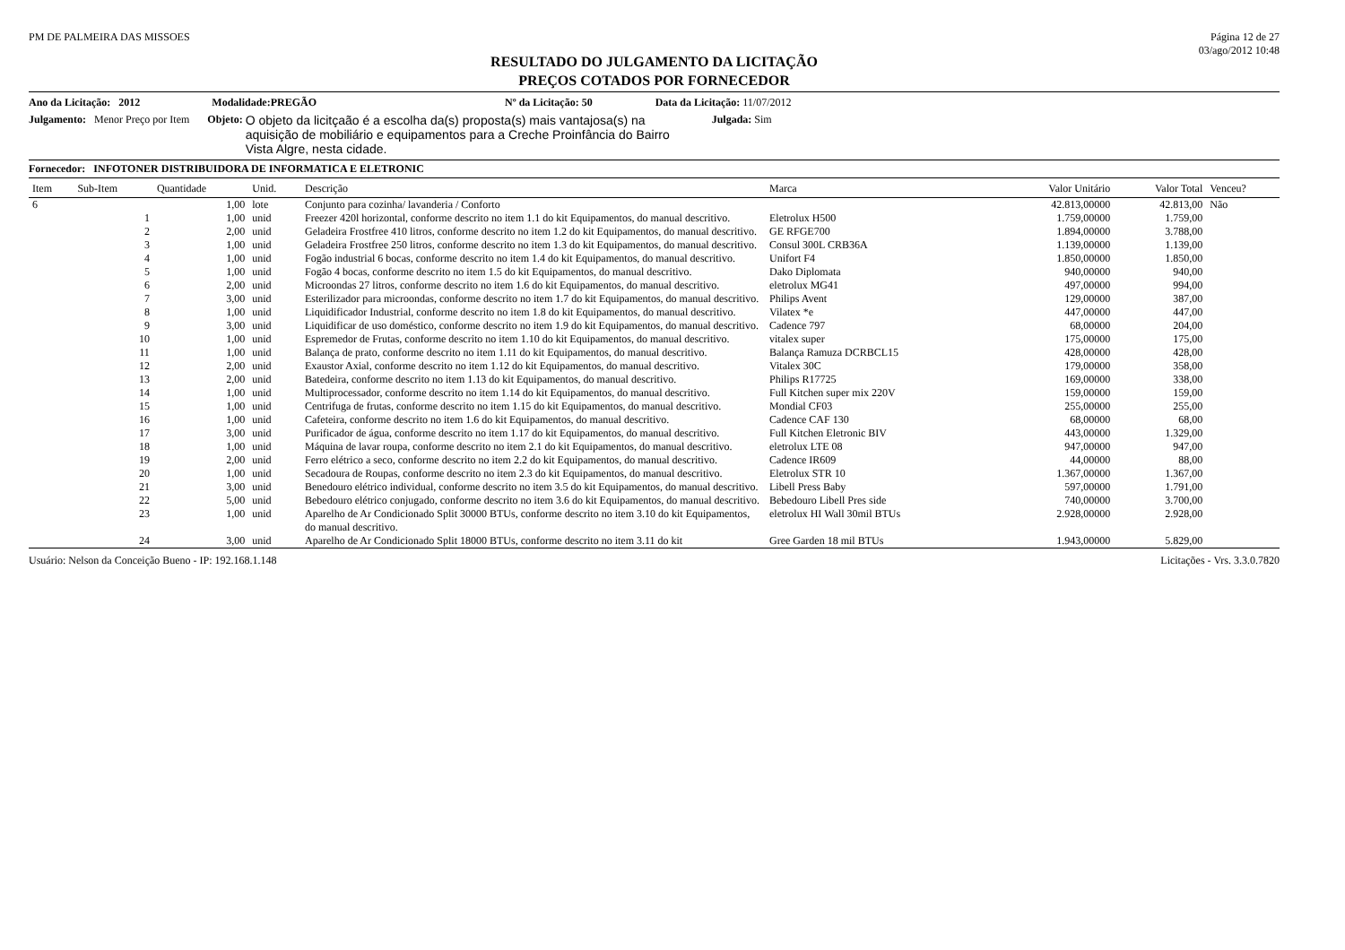PM DE PALMEIRA DAS MISSOES Página 12 de 27
03/ago/2012 10:48
RESULTADO DO JULGAMENTO DA LICITAÇÃO
PREÇOS COTADOS POR FORNECEDOR
Ano da Licitação: 2012 Modalidade:PREGÃO Nº da Licitação: 50 Data da Licitação: 11/07/2012
Julgamento: Menor Preço por Item Objeto: O objeto da licitçaão é a escolha da(s) proposta(s) mais vantajosa(s) na aquisição de mobiliário e equipamentos para a Creche Proinfância do Bairro Vista Algre, nesta cidade. Julgada: Sim
Fornecedor: INFOTONER DISTRIBUIDORA DE INFORMATICA E ELETRONIC
| Item | Sub-Item | Quantidade | Unid. | Descrição | Marca | Valor Unitário | Valor Total | Venceu? |
| --- | --- | --- | --- | --- | --- | --- | --- | --- |
| 6 | | 1,00 | lote | Conjunto para cozinha/ lavanderia / Conforto | | 42.813,00000 | 42.813,00 | Não |
| | 1 | 1,00 | unid | Freezer 420l horizontal, conforme descrito no item 1.1 do kit Equipamentos, do manual descritivo. | Eletrolux H500 | 1.759,00000 | 1.759,00 | |
| | 2 | 2,00 | unid | Geladeira Frostfree 410 litros, conforme descrito no item 1.2 do kit Equipamentos, do manual descritivo. | GE RFGE700 | 1.894,00000 | 3.788,00 | |
| | 3 | 1,00 | unid | Geladeira Frostfree 250 litros, conforme descrito no item 1.3 do kit Equipamentos, do manual descritivo. | Consul 300L CRB36A | 1.139,00000 | 1.139,00 | |
| | 4 | 1,00 | unid | Fogão industrial 6 bocas, conforme descrito no item 1.4 do kit Equipamentos, do manual descritivo. | Unifort F4 | 1.850,00000 | 1.850,00 | |
| | 5 | 1,00 | unid | Fogão 4 bocas, conforme descrito no item 1.5 do kit Equipamentos, do manual descritivo. | Dako Diplomata | 940,00000 | 940,00 | |
| | 6 | 2,00 | unid | Microondas 27 litros, conforme descrito no item 1.6 do kit Equipamentos, do manual descritivo. | eletrolux MG41 | 497,00000 | 994,00 | |
| | 7 | 3,00 | unid | Esterilizador para microondas, conforme descrito no item 1.7 do kit Equipamentos, do manual descritivo. | Philips Avent | 129,00000 | 387,00 | |
| | 8 | 1,00 | unid | Liquidificador Industrial, conforme descrito no item 1.8 do kit Equipamentos, do manual descritivo. | Vilatex *e | 447,00000 | 447,00 | |
| | 9 | 3,00 | unid | Liquidificar de uso doméstico, conforme descrito no item 1.9 do kit Equipamentos, do manual descritivo. | Cadence 797 | 68,00000 | 204,00 | |
| | 10 | 1,00 | unid | Espremedor de Frutas, conforme descrito no item 1.10 do kit Equipamentos, do manual descritivo. | vitalex super | 175,00000 | 175,00 | |
| | 11 | 1,00 | unid | Balança de prato, conforme descrito no item 1.11 do kit Equipamentos, do manual descritivo. | Balança Ramuza DCRBCL15 | 428,00000 | 428,00 | |
| | 12 | 2,00 | unid | Exaustor Axial, conforme descrito no item 1.12 do kit Equipamentos, do manual descritivo. | Vitalex 30C | 179,00000 | 358,00 | |
| | 13 | 2,00 | unid | Batedeira, conforme descrito no item 1.13 do kit Equipamentos, do manual descritivo. | Philips R17725 | 169,00000 | 338,00 | |
| | 14 | 1,00 | unid | Multiprocessador, conforme descrito no item 1.14 do kit Equipamentos, do manual descritivo. | Full Kitchen super mix 220V | 159,00000 | 159,00 | |
| | 15 | 1,00 | unid | Centrifuga de frutas, conforme descrito no item 1.15 do kit Equipamentos, do manual descritivo. | Mondial CF03 | 255,00000 | 255,00 | |
| | 16 | 1,00 | unid | Cafeteira, conforme descrito no item 1.6 do kit Equipamentos, do manual descritivo. | Cadence CAF 130 | 68,00000 | 68,00 | |
| | 17 | 3,00 | unid | Purificador de água, conforme descrito no item 1.17 do kit Equipamentos, do manual descritivo. | Full Kitchen Eletronic BIV | 443,00000 | 1.329,00 | |
| | 18 | 1,00 | unid | Máquina de lavar roupa, conforme descrito no item 2.1 do kit Equipamentos, do manual descritivo. | eletrolux LTE 08 | 947,00000 | 947,00 | |
| | 19 | 2,00 | unid | Ferro elétrico a seco, conforme descrito no item 2.2 do kit Equipamentos, do manual descritivo. | Cadence IR609 | 44,00000 | 88,00 | |
| | 20 | 1,00 | unid | Secadoura de Roupas, conforme descrito no item 2.3 do kit Equipamentos, do manual descritivo. | Eletrolux STR 10 | 1.367,00000 | 1.367,00 | |
| | 21 | 3,00 | unid | Benedouro elétrico individual, conforme descrito no item 3.5 do kit Equipamentos, do manual descritivo. | Libell Press Baby | 597,00000 | 1.791,00 | |
| | 22 | 5,00 | unid | Bebedouro elétrico conjugado, conforme descrito no item 3.6 do kit Equipamentos, do manual descritivo. | Bebedouro Libell Pres side | 740,00000 | 3.700,00 | |
| | 23 | 1,00 | unid | Aparelho de Ar Condicionado Split 30000 BTUs, conforme descrito no item 3.10 do kit Equipamentos, do manual descritivo. | eletrolux HI Wall 30mil BTUs | 2.928,00000 | 2.928,00 | |
| | 24 | 3,00 | unid | Aparelho de Ar Condicionado Split 18000 BTUs, conforme descrito no item 3.11 do kit | Gree Garden 18 mil BTUs | 1.943,00000 | 5.829,00 | |
Usuário: Nelson da Conceição Bueno - IP: 192.168.1.148 Licitações - Vrs. 3.3.0.7820